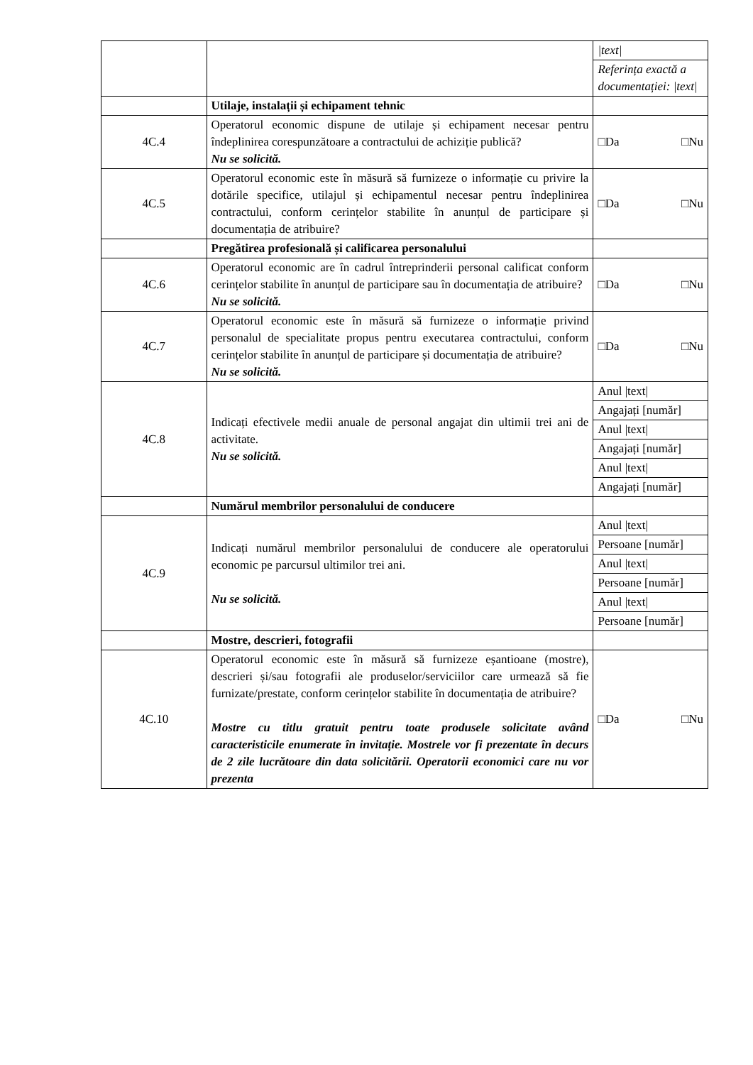| | | / /text/ / / Referința exactă a documentației: /text/ / |
| | Utilaje, instalații și echipament tehnic | |
| 4C.4 | Operatorul economic dispune de utilaje și echipament necesar pentru îndeplinirea corespunzătoare a contractului de achiziție publică? Nu se solicită. | □Da □Nu |
| 4C.5 | Operatorul economic este în măsură să furnizeze o informație cu privire la dotările specifice, utilajul și echipamentul necesar pentru îndeplinirea contractului, conform cerințelor stabilite în anunțul de participare și documentația de atribuire? | □Da □Nu |
| | Pregătirea profesională și calificarea personalului | |
| 4C.6 | Operatorul economic are în cadrul întreprinderii personal calificat conform cerințelor stabilite în anunțul de participare sau în documentația de atribuire? Nu se solicită. | □Da □Nu |
| 4C.7 | Operatorul economic este în măsură să furnizeze o informație privind personalul de specialitate propus pentru executarea contractului, conform cerințelor stabilite în anunțul de participare și documentația de atribuire? Nu se solicită. | □Da □Nu |
| 4C.8 | Indicați efectivele medii anuale de personal angajat din ultimii trei ani de activitate. Nu se solicită. | / Anul /text/ / / Angajați [număr] / / Anul /text/ / / Angajați [număr] / / Anul /text/ / / Angajați [număr] / |
| | Numărul membrilor personalului de conducere | |
| 4C.9 | Indicați numărul membrilor personalului de conducere ale operatorului economic pe parcursul ultimilor trei ani. Nu se solicită. | / Anul /text/ / / Persoane [număr] / / Anul /text/ / / Persoane [număr] / / Anul /text/ / / Persoane [număr] / |
| | Mostre, descrieri, fotografii | |
| 4C.10 | Operatorul economic este în măsură să furnizeze eșantioane (mostre), descrieri și/sau fotografii ale produselor/serviciilor care urmează să fie furnizate/prestate, conform cerințelor stabilite în documentația de atribuire? Mostre cu titlu gratuit pentru toate produsele solicitate având caracteristicile enumerate în invitație. Mostrele vor fi prezentate în decurs de 2 zile lucrătoare din data solicitării. Operatorii economici care nu vor prezenta | □Da □Nu |